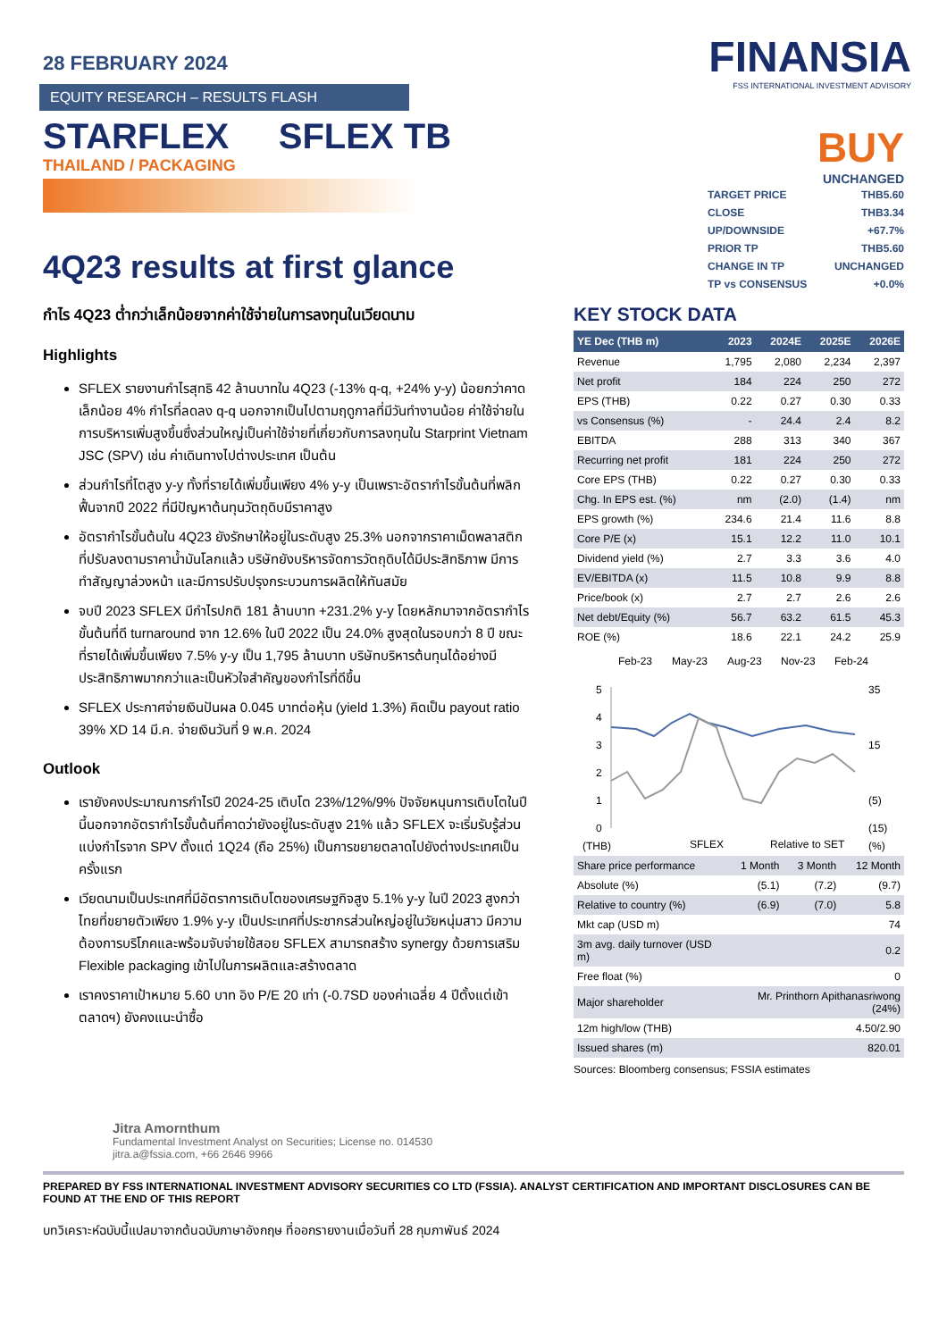FINANSIA
FSS INTERNATIONAL INVESTMENT ADVISORY
28 FEBRUARY 2024
EQUITY RESEARCH – RESULTS FLASH
STARFLEX SFLEX TB
THAILAND / PACKAGING
4Q23 results at first glance
กำไร 4Q23 ต่ำกว่าเล็กน้อยจากค่าใช้จ่ายในการลงทุนในเวียดนาม
Highlights
SFLEX รายงานกำไรสุทธิ 42 ล้านบาทใน 4Q23 (-13% q-q, +24% y-y) น้อยกว่าคาดเล็กน้อย 4% กำไรที่ลดลง q-q นอกจากเป็นไปตามฤดูกาลที่มีวันทำงานน้อย ค่าใช้จ่ายในการบริหารเพิ่มสูงขึ้นซึ่งส่วนใหญ่เป็นค่าใช้จ่ายที่เกี่ยวกับการลงทุนใน Starprint Vietnam JSC (SPV) เช่น ค่าเดินทางไปต่างประเทศ เป็นต้น
ส่วนกำไรที่โตสูง y-y ทั้งที่รายได้เพิ่มขึ้นเพียง 4% y-y เป็นเพราะอัตรากำไรขั้นต้นที่พลิกฟื้นจากปี 2022 ที่มีปัญหาต้นทุนวัตถุดิบมีราคาสูง
อัตรากำไรขั้นต้นใน 4Q23 ยังรักษาให้อยู่ในระดับสูง 25.3% นอกจากราคาเม็ดพลาสติกที่ปรับลงตามราคาน้ำมันโลกแล้ว บริษัทยังบริหารจัดการวัตถุดิบได้มีประสิทธิภาพ มีการทำสัญญาล่วงหน้า และมีการปรับปรุงกระบวนการผลิตให้ทันสมัย
จบปี 2023 SFLEX มีกำไรปกติ 181 ล้านบาท +231.2% y-y โดยหลักมาจากอัตรากำไรขั้นต้นที่ดี turnaround จาก 12.6% ในปี 2022 เป็น 24.0% สูงสุดในรอบกว่า 8 ปี ขณะที่รายได้เพิ่มขึ้นเพียง 7.5% y-y เป็น 1,795 ล้านบาท บริษัทบริหารต้นทุนได้อย่างมีประสิทธิภาพมากกว่าและเป็นหัวใจสำคัญของกำไรที่ดีขึ้น
SFLEX ประกาศจ่ายเงินปันผล 0.045 บาทต่อหุ้น (yield 1.3%) คิดเป็น payout ratio 39% XD 14 มี.ค. จ่ายเงินวันที่ 9 พ.ค. 2024
Outlook
เรายังคงประมาณการกำไรปี 2024-25 เติบโต 23%/12%/9% ปัจจัยหนุนการเติบโตในปีนี้นอกจากอัตรากำไรขั้นต้นที่คาดว่ายังอยู่ในระดับสูง 21% แล้ว SFLEX จะเริ่มรับรู้ส่วนแบ่งกำไรจาก SPV ตั้งแต่ 1Q24 (ถือ 25%) เป็นการขยายตลาดไปยังต่างประเทศเป็นครั้งแรก
เวียดนามเป็นประเทศที่มีอัตราการเติบโตของเศรษฐกิจสูง 5.1% y-y ในปี 2023 สูงกว่าไทยที่ขยายตัวเพียง 1.9% y-y เป็นประเทศที่ประชากรส่วนใหญ่อยู่ในวัยหนุ่มสาว มีความต้องการบริโภคและพร้อมจับจ่ายใช้สอย SFLEX สามารถสร้าง synergy ด้วยการเสริม Flexible packaging เข้าไปในการผลิตและสร้างตลาด
เราคงราคาเป้าหมาย 5.60 บาท อิง P/E 20 เท่า (-0.7SD ของค่าเฉลี่ย 4 ปีตั้งแต่เข้าตลาดฯ) ยังคงแนะนำซื้อ
BUY
UNCHANGED
| TARGET PRICE | THB5.60 |
| CLOSE | THB3.34 |
| UP/DOWNSIDE | +67.7% |
| PRIOR TP | THB5.60 |
| CHANGE IN TP | UNCHANGED |
| TP vs CONSENSUS | +0.0% |
KEY STOCK DATA
| YE Dec (THB m) | 2023 | 2024E | 2025E | 2026E |
| --- | --- | --- | --- | --- |
| Revenue | 1,795 | 2,080 | 2,234 | 2,397 |
| Net profit | 184 | 224 | 250 | 272 |
| EPS (THB) | 0.22 | 0.27 | 0.30 | 0.33 |
| vs Consensus (%) | - | 24.4 | 2.4 | 8.2 |
| EBITDA | 288 | 313 | 340 | 367 |
| Recurring net profit | 181 | 224 | 250 | 272 |
| Core EPS (THB) | 0.22 | 0.27 | 0.30 | 0.33 |
| Chg. In EPS est. (%) | nm | (2.0) | (1.4) | nm |
| EPS growth (%) | 234.6 | 21.4 | 11.6 | 8.8 |
| Core P/E (x) | 15.1 | 12.2 | 11.0 | 10.1 |
| Dividend yield (%) | 2.7 | 3.3 | 3.6 | 4.0 |
| EV/EBITDA (x) | 11.5 | 10.8 | 9.9 | 8.8 |
| Price/book (x) | 2.7 | 2.7 | 2.6 | 2.6 |
| Net debt/Equity (%) | 56.7 | 63.2 | 61.5 | 45.3 |
| ROE (%) | 18.6 | 22.1 | 24.2 | 25.9 |
Feb-23
May-23
Aug-23
Nov-23
Feb-24
5
4
3
2
1
0
35
15
(5)
(15)
(THB)
SFLEX
Relative to SET
(%)
| Share price performance | 1 Month | 3 Month | 12 Month |
| Absolute (%) | (5.1) | (7.2) | (9.7) |
| Relative to country (%) | (6.9) | (7.0) | 5.8 |
| Mkt cap (USD m) | 74 | | |
| 3m avg. daily turnover (USD m) | 0.2 | | |
| Free float (%) | 0 | | |
| Major shareholder | Mr. Printhorn Apithanasriwong (24%) | | |
| 12m high/low (THB) | 4.50/2.90 | | |
| Issued shares (m) | 820.01 | | |
Sources: Bloomberg consensus; FSSIA estimates
Jitra Amornthum
Fundamental Investment Analyst on Securities; License no. 014530
jitra.a@fssia.com, +66 2646 9966
PREPARED BY FSS INTERNATIONAL INVESTMENT ADVISORY SECURITIES CO LTD (FSSIA). ANALYST CERTIFICATION AND IMPORTANT DISCLOSURES CAN BE FOUND AT THE END OF THIS REPORT
บทวิเคราะห์ฉบับนี้แปลมาจากต้นฉบับภาษาอังกฤษ ที่ออกรายงานเมื่อวันที่ 28 กุมภาพันธ์ 2024